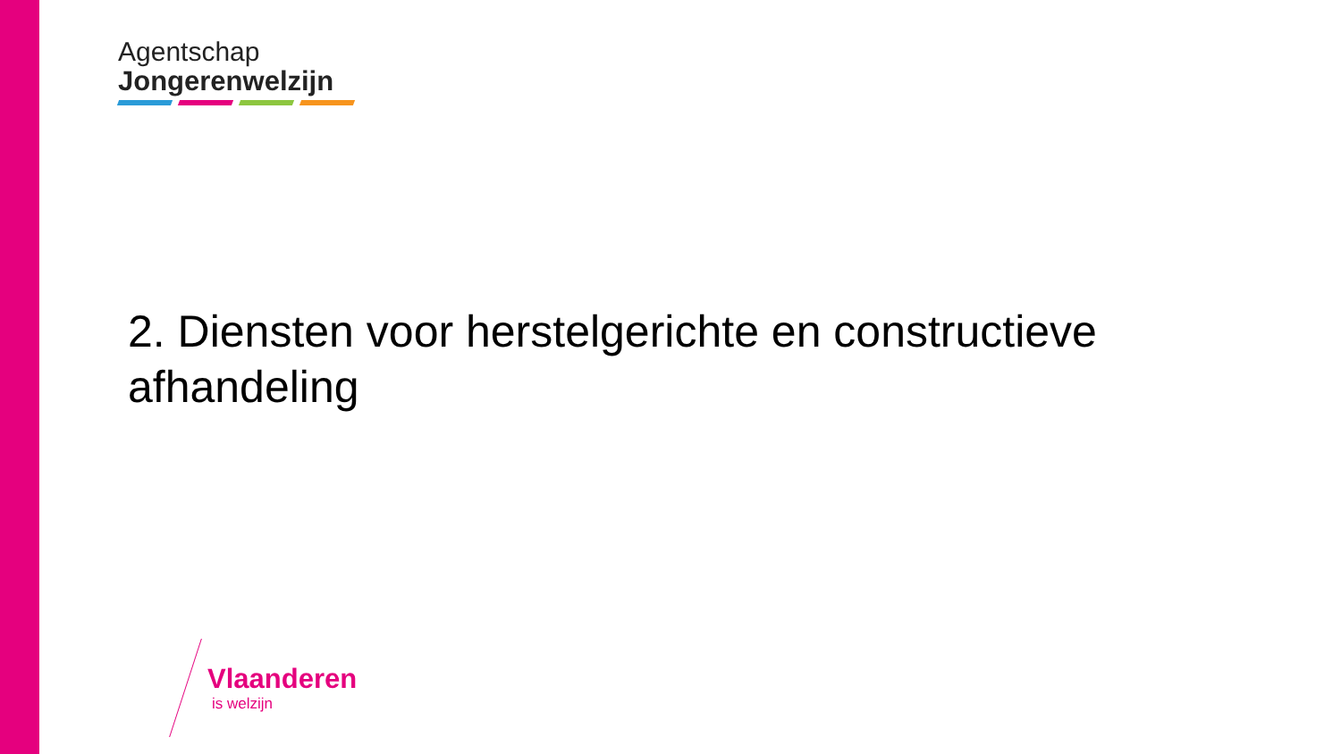Agentschap
Jongerenwelzijn
2. Diensten voor herstelgerichte en constructieve afhandeling
Vlaanderen
is welzijn